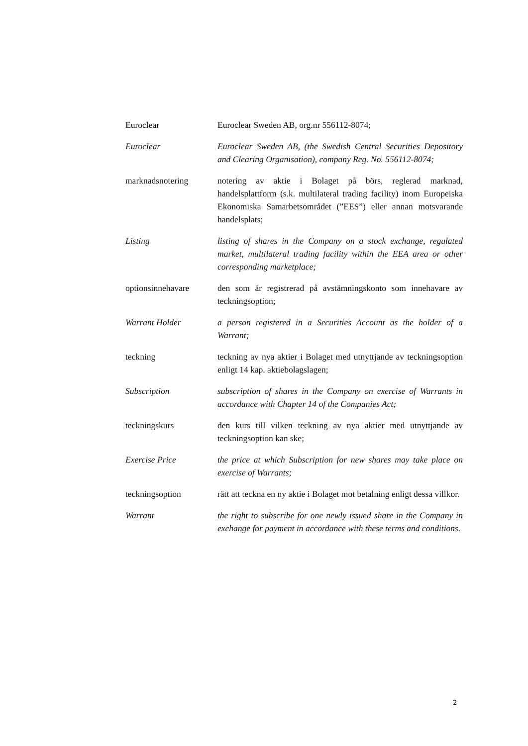Euroclear Euroclear Sweden AB, org.nr 556112-8074;
Euroclear Euroclear Sweden AB, (the Swedish Central Securities Depository and Clearing Organisation), company Reg. No. 556112-8074;
marknadsnotering notering av aktie i Bolaget på börs, reglerad marknad, handelsplattform (s.k. multilateral trading facility) inom Europeiska Ekonomiska Samarbetsområdet (”EES”) eller annan motsvarande handelsplats;
Listing listing of shares in the Company on a stock exchange, regulated market, multilateral trading facility within the EEA area or other corresponding marketplace;
optionsinnehavare den som är registrerad på avstämningskonto som innehavare av teckningsoption;
Warrant Holder a person registered in a Securities Account as the holder of a Warrant;
teckning teckning av nya aktier i Bolaget med utnyttjande av teckningsoption enligt 14 kap. aktiebolagslagen;
Subscription subscription of shares in the Company on exercise of Warrants in accordance with Chapter 14 of the Companies Act;
teckningskurs den kurs till vilken teckning av nya aktier med utnyttjande av teckningsoption kan ske;
Exercise Price the price at which Subscription for new shares may take place on exercise of Warrants;
teckningsoption rätt att teckna en ny aktie i Bolaget mot betalning enligt dessa villkor.
Warrant the right to subscribe for one newly issued share in the Company in exchange for payment in accordance with these terms and conditions.
2